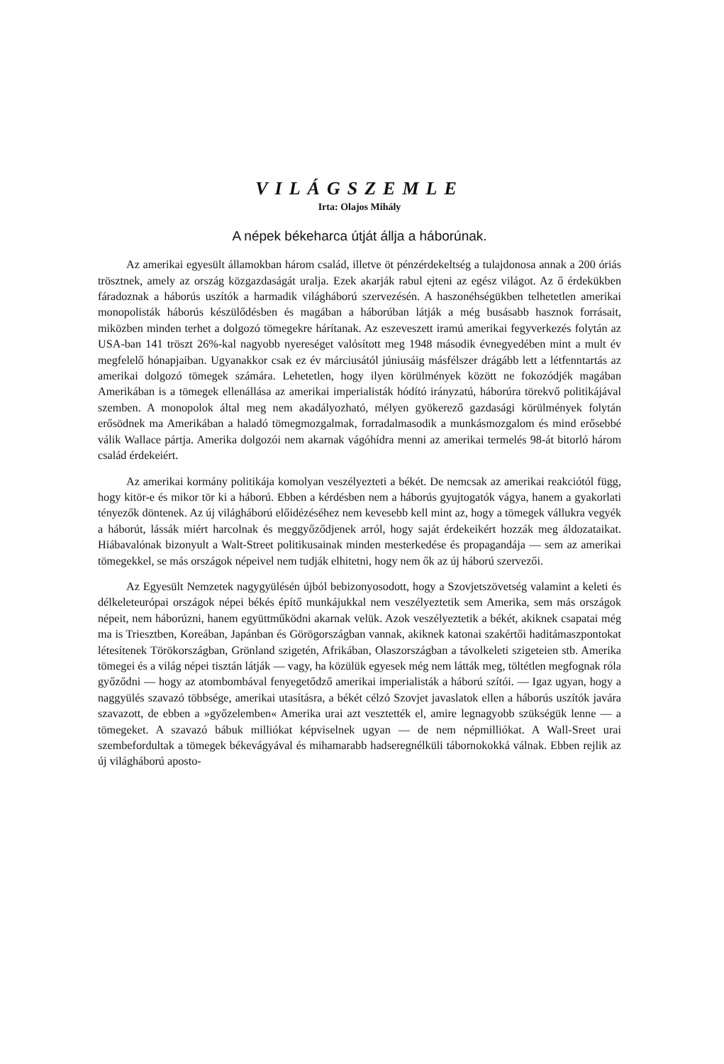VILÁGSZEMLE
Irta: Olajos Mihály
A népek békeharca útját állja a háborúnak.
Az amerikai egyesült államokban három család, illetve öt pénzérdekeltség a tulajdonosa annak a 200 óriás trösztnek, amely az ország közgazdaságát uralja. Ezek akarják rabul ejteni az egész világot. Az ő érdekükben fáradoznak a háborús uszítók a harmadik világháború szervezésén. A haszonéhségükben telhetetlen amerikai monopolisták háborús készülődésben és magában a háborúban látják a még busásabb hasznok forrásait, miközben minden terhet a dolgozó tömegekre hárítanak. Az eszeveszett iramú amerikai fegyverkezés folytán az USA-ban 141 tröszt 26%-kal nagyobb nyereséget valósított meg 1948 második évnegyedében mint a mult év megfelelő hónapjaiban. Ugyanakkor csak ez év márciusától júniusáig másfélszer drágább lett a létfenntartás az amerikai dolgozó tömegek számára. Lehetetlen, hogy ilyen körülmények között ne fokozódjék magában Amerikában is a tömegek ellenállása az amerikai imperialisták hódító irányzatú, háborúra törekvő politikájával szemben. A monopolok által meg nem akadályozható, mélyen gyökerező gazdasági körülmények folytán erősödnek ma Amerikában a haladó tömegmozgalmak, forradalmasodik a munkásmozgalom és mind erősebbé válik Wallace pártja. Amerika dolgozói nem akarnak vágóhídra menni az amerikai termelés 98-át bitorló három család érdekeiért.
Az amerikai kormány politikája komolyan veszélyezteti a békét. De nemcsak az amerikai reakciótól függ, hogy kitör-e és mikor tör ki a háború. Ebben a kérdésben nem a háborús gyujtogatók vágya, hanem a gyakorlati tényezők döntenek. Az új világháború előidézéséhez nem kevesebb kell mint az, hogy a tömegek vállukra vegyék a háborút, lássák miért harcolnak és meggyőződjenek arról, hogy saját érdekeikért hozzák meg áldozataikat. Hiábavalónak bizonyult a Walt-Street politikusainak minden mesterkedése és propagandája — sem az amerikai tömegekkel, se más országok népeivel nem tudják elhitetni, hogy nem ők az új háború szervezői.
Az Egyesült Nemzetek nagygyülésén újból bebizonyosodott, hogy a Szovjetszövetség valamint a keleti és délkeleteurópai országok népei békés építő munkájukkal nem veszélyeztetik sem Amerika, sem más országok népeit, nem háborúzni, hanem együttműködni akarnak velük. Azok veszélyeztetik a békét, akiknek csapatai még ma is Triesztben, Koreában, Japánban és Görögországban vannak, akiknek katonai szakértői haditámaszpontokat létesítenek Törökországban, Grönland szigetén, Afrikában, Olaszországban a távolkeleti szigeteien stb. Amerika tömegei és a világ népei tisztán látják — vagy, ha közülük egyesek még nem látták meg, töltétlen megfognak róla győződni — hogy az atombombával fenyegetődző amerikai imperialisták a háború szítói. — Igaz ugyan, hogy a naggyülés szavazó többsége, amerikai utasításra, a békét célzó Szovjet javaslatok ellen a háborús uszítók javára szavazott, de ebben a »győzelemben« Amerika urai azt vesztették el, amire legnagyobb szükségük lenne — a tömegeket. A szavazó bábuk milliókat képviselnek ugyan — de nem népmilliókat. A Wall-Sreet urai szembefordultak a tömegek békevágyával és mihamarabb hadseregnélküli tábornokokká válnak. Ebben rejlik az új világháború aposto-